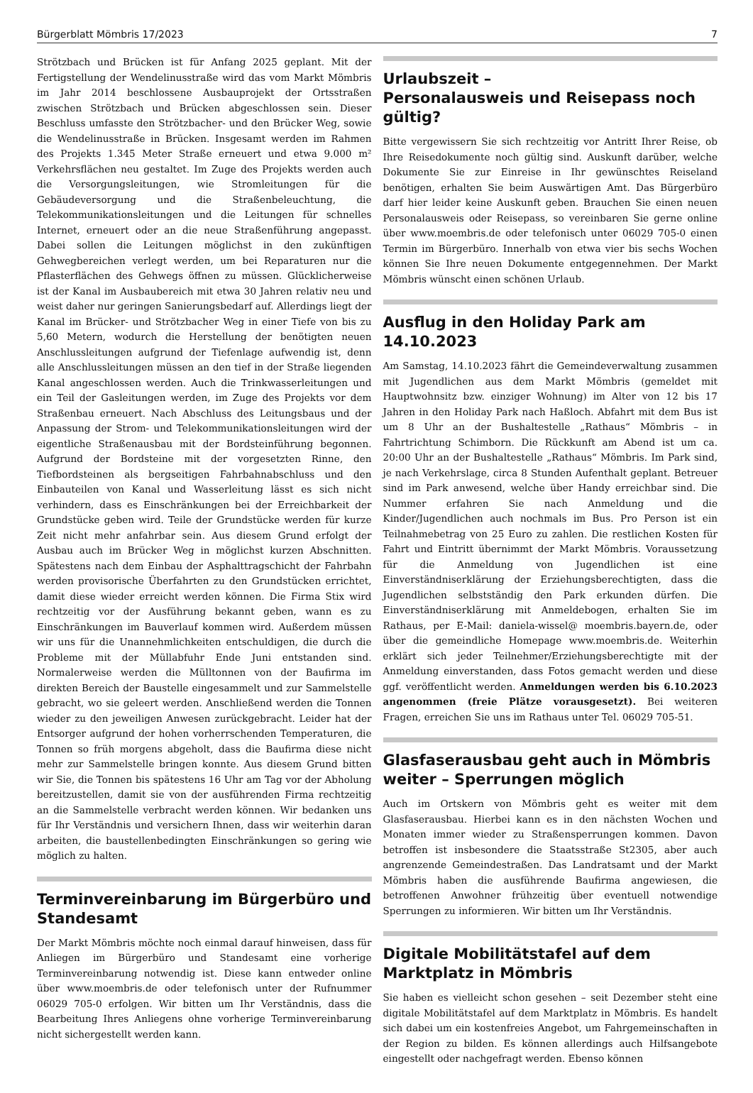Bürgerblatt Mömbris 17/2023 7
Strötzbach und Brücken ist für Anfang 2025 geplant. Mit der Fertigstellung der Wendelinusstraße wird das vom Markt Mömbris im Jahr 2014 beschlossene Ausbauprojekt der Ortsstraßen zwischen Strötzbach und Brücken abgeschlossen sein. Dieser Beschluss umfasste den Strötzbacher- und den Brücker Weg, sowie die Wendelinusstraße in Brücken. Insgesamt werden im Rahmen des Projekts 1.345 Meter Straße erneuert und etwa 9.000 m² Verkehrsflächen neu gestaltet. Im Zuge des Projekts werden auch die Versorgungsleitungen, wie Stromleitungen für die Gebäudeversorgung und die Straßenbeleuchtung, die Telekommunikationsleitungen und die Leitungen für schnelles Internet, erneuert oder an die neue Straßenführung angepasst. Dabei sollen die Leitungen möglichst in den zukünftigen Gehwegbereichen verlegt werden, um bei Reparaturen nur die Pflasterflächen des Gehwegs öffnen zu müssen. Glücklicherweise ist der Kanal im Ausbaubereich mit etwa 30 Jahren relativ neu und weist daher nur geringen Sanierungsbedarf auf. Allerdings liegt der Kanal im Brücker- und Strötzbacher Weg in einer Tiefe von bis zu 5,60 Metern, wodurch die Herstellung der benötigten neuen Anschlussleitungen aufgrund der Tiefenlage aufwendig ist, denn alle Anschlussleitungen müssen an den tief in der Straße liegenden Kanal angeschlossen werden. Auch die Trinkwasserleitungen und ein Teil der Gasleitungen werden, im Zuge des Projekts vor dem Straßenbau erneuert. Nach Abschluss des Leitungsbaus und der Anpassung der Strom- und Telekommunikationsleitungen wird der eigentliche Straßenausbau mit der Bordsteinführung begonnen. Aufgrund der Bordsteine mit der vorgesetzten Rinne, den Tiefbordsteinen als bergseitigen Fahrbahnabschluss und den Einbauteilen von Kanal und Wasserleitung lässt es sich nicht verhindern, dass es Einschränkungen bei der Erreichbarkeit der Grundstücke geben wird. Teile der Grundstücke werden für kurze Zeit nicht mehr anfahrbar sein. Aus diesem Grund erfolgt der Ausbau auch im Brücker Weg in möglichst kurzen Abschnitten. Spätestens nach dem Einbau der Asphalttragschicht der Fahrbahn werden provisorische Überfahrten zu den Grundstücken errichtet, damit diese wieder erreicht werden können. Die Firma Stix wird rechtzeitig vor der Ausführung bekannt geben, wann es zu Einschränkungen im Bauverlauf kommen wird. Außerdem müssen wir uns für die Unannehmlichkeiten entschuldigen, die durch die Probleme mit der Müllabfuhr Ende Juni entstanden sind. Normalerweise werden die Mülltonnen von der Baufirma im direkten Bereich der Baustelle eingesammelt und zur Sammelstelle gebracht, wo sie geleert werden. Anschließend werden die Tonnen wieder zu den jeweiligen Anwesen zurückgebracht. Leider hat der Entsorger aufgrund der hohen vorherrschenden Temperaturen, die Tonnen so früh morgens abgeholt, dass die Baufirma diese nicht mehr zur Sammelstelle bringen konnte. Aus diesem Grund bitten wir Sie, die Tonnen bis spätestens 16 Uhr am Tag vor der Abholung bereitzustellen, damit sie von der ausführenden Firma rechtzeitig an die Sammelstelle verbracht werden können. Wir bedanken uns für Ihr Verständnis und versichern Ihnen, dass wir weiterhin daran arbeiten, die baustellenbedingten Einschränkungen so gering wie möglich zu halten.
Terminvereinbarung im Bürgerbüro und Standesamt
Der Markt Mömbris möchte noch einmal darauf hinweisen, dass für Anliegen im Bürgerbüro und Standesamt eine vorherige Terminvereinbarung notwendig ist. Diese kann entweder online über www.moembris.de oder telefonisch unter der Rufnummer 06029 705-0 erfolgen. Wir bitten um Ihr Verständnis, dass die Bearbeitung Ihres Anliegens ohne vorherige Terminvereinbarung nicht sichergestellt werden kann.
Urlaubszeit –
Personalausweis und Reisepass noch gültig?
Bitte vergewissern Sie sich rechtzeitig vor Antritt Ihrer Reise, ob Ihre Reisedokumente noch gültig sind. Auskunft darüber, welche Dokumente Sie zur Einreise in Ihr gewünschtes Reiseland benötigen, erhalten Sie beim Auswärtigen Amt. Das Bürgerbüro darf hier leider keine Auskunft geben. Brauchen Sie einen neuen Personalausweis oder Reisepass, so vereinbaren Sie gerne online über www.moembris.de oder telefonisch unter 06029 705-0 einen Termin im Bürgerbüro. Innerhalb von etwa vier bis sechs Wochen können Sie Ihre neuen Dokumente entgegennehmen. Der Markt Mömbris wünscht einen schönen Urlaub.
Ausflug in den Holiday Park am 14.10.2023
Am Samstag, 14.10.2023 fährt die Gemeindeverwaltung zusammen mit Jugendlichen aus dem Markt Mömbris (gemeldet mit Hauptwohnsitz bzw. einziger Wohnung) im Alter von 12 bis 17 Jahren in den Holiday Park nach Haßloch. Abfahrt mit dem Bus ist um 8 Uhr an der Bushaltestelle „Rathaus“ Mömbris – in Fahrtrichtung Schimborn. Die Rückkunft am Abend ist um ca. 20:00 Uhr an der Bushaltestelle „Rathaus“ Mömbris. Im Park sind, je nach Verkehrslage, circa 8 Stunden Aufenthalt geplant. Betreuer sind im Park anwesend, welche über Handy erreichbar sind. Die Nummer erfahren Sie nach Anmeldung und die Kinder/Jugendlichen auch nochmals im Bus. Pro Person ist ein Teilnahmebetrag von 25 Euro zu zahlen. Die restlichen Kosten für Fahrt und Eintritt übernimmt der Markt Mömbris. Voraussetzung für die Anmeldung von Jugendlichen ist eine Einverständniserklärung der Erziehungsberechtigten, dass die Jugendlichen selbstständig den Park erkunden dürfen. Die Einverständniserklärung mit Anmeldebogen, erhalten Sie im Rathaus, per E-Mail: daniela-wissel@ moembris.bayern.de, oder über die gemeindliche Homepage www.moembris.de. Weiterhin erklärt sich jeder Teilnehmer/Erziehungsberechtigte mit der Anmeldung einverstanden, dass Fotos gemacht werden und diese ggf. veröffentlicht werden. Anmeldungen werden bis 6.10.2023 angenommen (freie Plätze vorausgesetzt). Bei weiteren Fragen, erreichen Sie uns im Rathaus unter Tel. 06029 705-51.
Glasfaserausbau geht auch in Mömbris weiter – Sperrungen möglich
Auch im Ortskern von Mömbris geht es weiter mit dem Glasfaserausbau. Hierbei kann es in den nächsten Wochen und Monaten immer wieder zu Straßensperrungen kommen. Davon betroffen ist insbesondere die Staatsstraße St2305, aber auch angrenzende Gemeindestraßen. Das Landratsamt und der Markt Mömbris haben die ausführende Baufirma angewiesen, die betroffenen Anwohner frühzeitig über eventuell notwendige Sperrungen zu informieren. Wir bitten um Ihr Verständnis.
Digitale Mobilitätstafel auf dem Marktplatz in Mömbris
Sie haben es vielleicht schon gesehen – seit Dezember steht eine digitale Mobilitätstafel auf dem Marktplatz in Mömbris. Es handelt sich dabei um ein kostenfreies Angebot, um Fahrgemeinschaften in der Region zu bilden. Es können allerdings auch Hilfsangebote eingestellt oder nachgefragt werden. Ebenso können